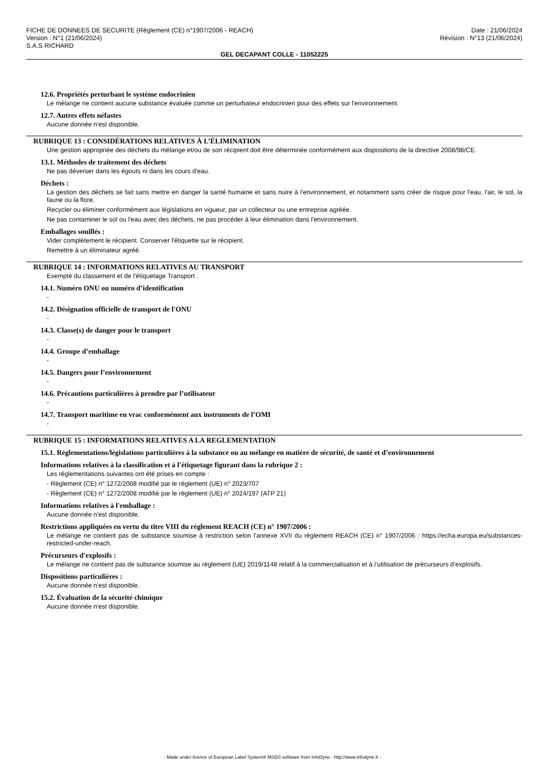FICHE DE DONNEES DE SECURITE (Règlement (CE) n°1907/2006 - REACH)
Version : N°1 (21/06/2024)
S.A.S RICHARD
Date : 21/06/2024
Révision : N°13 (21/06/2024)
GEL DECAPANT COLLE - 11052225
12.6. Propriétés perturbant le système endocrinien
Le mélange ne contient aucune substance évaluée comme un perturbateur endocrinien pour des effets sur l'environnement.
12.7. Autres effets néfastes
Aucune donnée n'est disponible.
RUBRIQUE 13 : CONSIDÉRATIONS RELATIVES À L’ÉLIMINATION
Une gestion appropriée des déchets du mélange et/ou de son récipient doit être déterminée conformément aux dispositions de la directive 2008/98/CE.
13.1. Méthodes de traitement des déchets
Ne pas déverser dans les égouts ni dans les cours d'eau.
Déchets :
La gestion des déchets se fait sans mettre en danger la santé humaine et sans nuire à l'environnement, et notamment sans créer de risque pour l'eau, l'air, le sol, la faune ou la flore.
Recycler ou éliminer conformément aux législations en vigueur, par un collecteur ou une entreprise agréée.
Ne pas contaminer le sol ou l'eau avec des déchets, ne pas procéder à leur élimination dans l'environnement.
Emballages souillés :
Vider complètement le récipient. Conserver l'étiquette sur le récipient.
Remettre à un éliminateur agréé.
RUBRIQUE 14 : INFORMATIONS RELATIVES AU TRANSPORT
Exempté du classement et de l'étiquetage Transport .
14.1. Numéro ONU ou numéro d’identification
-
14.2. Désignation officielle de transport de l'ONU
-
14.3. Classe(s) de danger pour le transport
-
14.4. Groupe d’emballage
-
14.5. Dangers pour l’environnement
-
14.6. Précautions particulières à prendre par l’utilisateur
-
14.7. Transport maritime en vrac conformément aux instruments de l’OMI
-
RUBRIQUE 15 : INFORMATIONS RELATIVES A LA REGLEMENTATION
15.1. Réglementations/législations particulières à la substance ou au mélange en matière de sécurité, de santé et d’environnement
Informations relatives à la classification et à l'étiquetage figurant dans la rubrique 2 :
Les réglementations suivantes ont été prises en compte :
- Règlement (CE) n° 1272/2008 modifié par le règlement (UE) n° 2023/707
- Règlement (CE) n° 1272/2008 modifié par le règlement (UE) n° 2024/197 (ATP 21)
Informations relatives à l'emballage :
Aucune donnée n'est disponible.
Restrictions appliquées en vertu du titre VIII du règlement REACH (CE) n° 1907/2006 :
Le mélange ne contient pas de substance soumise à restriction selon l'annexe XVII du règlement REACH (CE) n° 1907/2006 : https://echa.europa.eu/substances-restricted-under-reach.
Précurseurs d'explosifs :
Le mélange ne contient pas de substance soumise au règlement (UE) 2019/1148 relatif à la commercialisation et à l’utilisation de précurseurs d’explosifs.
Dispositions particulières :
Aucune donnée n'est disponible.
15.2. Évaluation de la sécurité chimique
Aucune donnée n'est disponible.
- Made under licence of European Label System® MSDS software from InfoDyne - http://www.infodyne.fr -